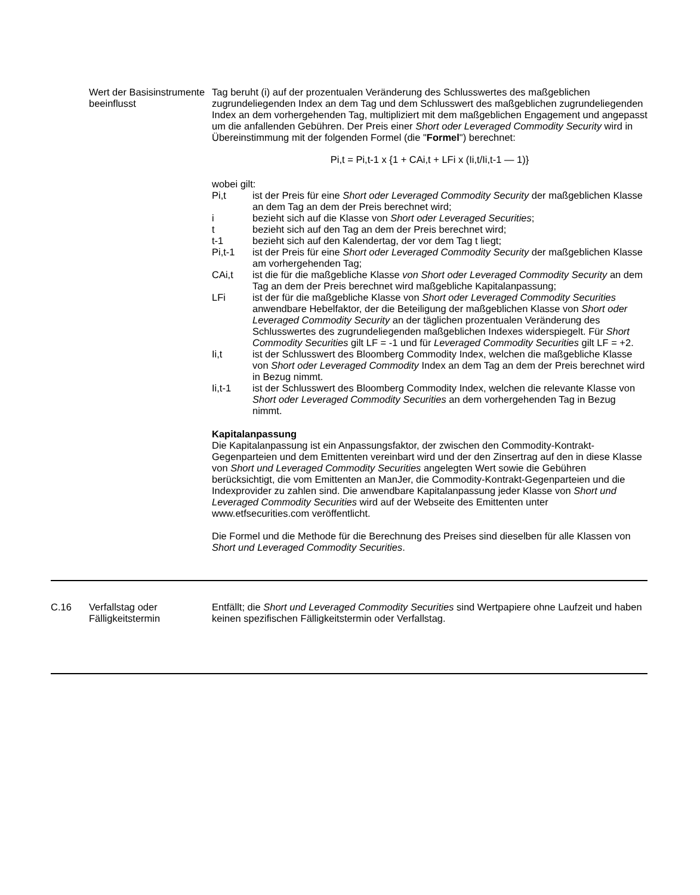| | Wert der Basisinstrumente beeinflusst | Tag beruht (i) auf der prozentualen Veränderung des Schlusswertes des maßgeblichen zugrundeliegenden Index an dem Tag und dem Schlusswert des maßgeblichen zugrundeliegenden Index an dem vorhergehenden Tag, multipliziert mit dem maßgeblichen Engagement und angepasst um die anfallenden Gebühren. Der Preis einer Short oder Leveraged Commodity Security wird in Übereinstimmung mit der folgenden Formel (die " Formel ") berechnet: Pi,t = Pi,t-1 x {1 + CAi,t + LFi x (Ii,t/Ii,t-1 — 1)} wobei gilt: Pi,t ist der Preis für eine Short oder Leveraged Commodity Security der maßgeblichen Klasse an dem Tag an dem der Preis berechnet wird; i bezieht sich auf die Klasse von Short oder Leveraged Securities ; t bezieht sich auf den Tag an dem der Preis berechnet wird; t-1 bezieht sich auf den Kalendertag, der vor dem Tag t liegt; Pi,t-1 ist der Preis für eine Short oder Leveraged Commodity Security der maßgeblichen Klasse am vorhergehenden Tag; CAi,t ist die für die maßgebliche Klasse von Short oder Leveraged Commodity Security an dem Tag an dem der Preis berechnet wird maßgebliche Kapitalanpassung; LFi ist der für die maßgebliche Klasse von Short oder Leveraged Commodity Securities anwendbare Hebelfaktor, der die Beteiligung der maßgeblichen Klasse von Short oder Leveraged Commodity Security an der täglichen prozentualen Veränderung des Schlusswertes des zugrundeliegenden maßgeblichen Indexes widerspiegelt. Für Short Commodity Securities gilt LF = -1 und für Leveraged Commodity Securities gilt LF = +2. Ii,t ist der Schlusswert des Bloomberg Commodity Index, welchen die maßgebliche Klasse von Short oder Leveraged Commodity Index an dem Tag an dem der Preis berechnet wird in Bezug nimmt. Ii,t-1 ist der Schlusswert des Bloomberg Commodity Index, welchen die relevante Klasse von Short oder Leveraged Commodity Securities an dem vorhergehenden Tag in Bezug nimmt. Kapitalanpassung Die Kapitalanpassung ist ein Anpassungsfaktor, der zwischen den Commodity-Kontrakt-Gegenparteien und dem Emittenten vereinbart wird und der den Zinsertrag auf den in diese Klasse von Short und Leveraged Commodity Securities angelegten Wert sowie die Gebühren berücksichtigt, die vom Emittenten an ManJer, die Commodity-Kontrakt-Gegenparteien und die Indexprovider zu zahlen sind. Die anwendbare Kapitalanpassung jeder Klasse von Short und Leveraged Commodity Securities wird auf der Webseite des Emittenten unter www.etfsecurities.com veröffentlicht. Die Formel und die Methode für die Berechnung des Preises sind dieselben für alle Klassen von Short und Leveraged Commodity Securities . |
| C.16 | Verfallstag oder Fälligkeitstermin | Entfällt; die Short und Leveraged Commodity Securities sind Wertpapiere ohne Laufzeit und haben keinen spezifischen Fälligkeitstermin oder Verfallstag. |